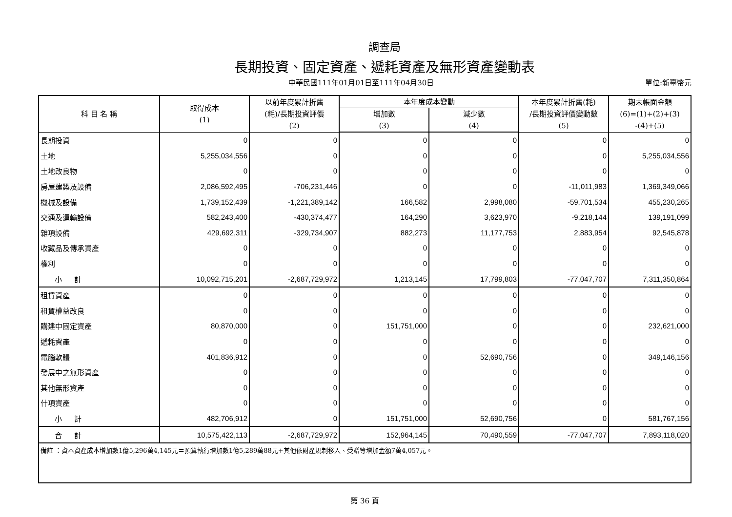調查局
長期投資、固定資產、遞耗資產及無形資產變動表
中華民國111年01月01日至111年04月30日 單位:新臺幣元
| 科 目 名 稱 | 取得成本 (1) | 以前年度累計折舊 (耗)/長期投資評價 (2) | 本年度成本變動 | | 本年度累計折舊(耗) /長期投資評價變動數 (5) | 期末帳面金額 (6)=(1)+(2)+(3) -(4)+(5) |
| --- | --- | --- | --- | --- | --- | --- |
| | | | 增加數 (3) | 減少數 (4) | | |
| 長期投資 | 0 | 0 | 0 | 0 | 0 | 0 |
| 土地 | 5,255,034,556 | 0 | 0 | 0 | 0 | 5,255,034,556 |
| 土地改良物 | 0 | 0 | 0 | 0 | 0 | 0 |
| 房屋建築及設備 | 2,086,592,495 | -706,231,446 | 0 | 0 | -11,011,983 | 1,369,349,066 |
| 機械及設備 | 1,739,152,439 | -1,221,389,142 | 166,582 | 2,998,080 | -59,701,534 | 455,230,265 |
| 交通及運輸設備 | 582,243,400 | -430,374,477 | 164,290 | 3,623,970 | -9,218,144 | 139,191,099 |
| 雜項設備 | 429,692,311 | -329,734,907 | 882,273 | 11,177,753 | 2,883,954 | 92,545,878 |
| 收藏品及傳承資產 | 0 | 0 | 0 | 0 | 0 | 0 |
| 權利 | 0 | 0 | 0 | 0 | 0 | 0 |
| 小 計 | 10,092,715,201 | -2,687,729,972 | 1,213,145 | 17,799,803 | -77,047,707 | 7,311,350,864 |
| 租賃資產 | 0 | 0 | 0 | 0 | 0 | 0 |
| 租賃權益改良 | 0 | 0 | 0 | 0 | 0 | 0 |
| 購建中固定資產 | 80,870,000 | 0 | 151,751,000 | 0 | 0 | 232,621,000 |
| 遞耗資產 | 0 | 0 | 0 | 0 | 0 | 0 |
| 電腦軟體 | 401,836,912 | 0 | 0 | 52,690,756 | 0 | 349,146,156 |
| 發展中之無形資產 | 0 | 0 | 0 | 0 | 0 | 0 |
| 其他無形資產 | 0 | 0 | 0 | 0 | 0 | 0 |
| 什項資產 | 0 | 0 | 0 | 0 | 0 | 0 |
| 小 計 | 482,706,912 | 0 | 151,751,000 | 52,690,756 | 0 | 581,767,156 |
| 合 計 | 10,575,422,113 | -2,687,729,972 | 152,964,145 | 70,490,559 | -77,047,707 | 7,893,118,020 |
| 備註 ：資本資產成本增加數1億5,296萬4,145元＝預算執行增加數1億5,289萬88元+其他依財產規制移入、受贈等增加金額7萬4,057元。 | | | | | | |
第 36 頁